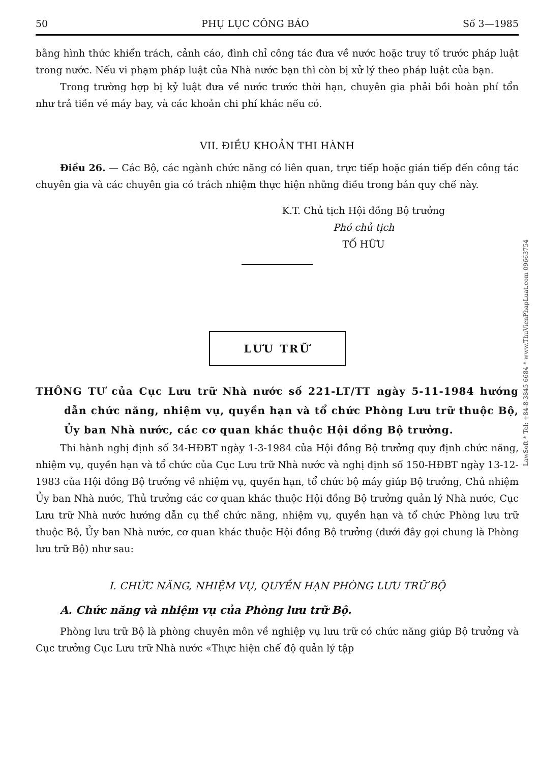50 PHỤ LỤC CÔNG BÁO Số 3—1985
bằng hình thức khiển trách, cảnh cáo, đình chỉ công tác đưa về nước hoặc truy tố trước pháp luật trong nước. Nếu vi phạm pháp luật của Nhà nước bạn thì còn bị xử lý theo pháp luật của bạn.
Trong trường hợp bị kỷ luật đưa về nước trước thời hạn, chuyên gia phải bồi hoàn phí tổn như trả tiền vé máy bay, và các khoản chi phí khác nếu có.
VII. ĐIỀU KHOẢN THI HÀNH
Điều 26. — Các Bộ, các ngành chức năng có liên quan, trực tiếp hoặc gián tiếp đến công tác chuyên gia và các chuyên gia có trách nhiệm thực hiện những điều trong bản quy chế này.
K.T. Chủ tịch Hội đồng Bộ trưởng
Phó chủ tịch
TỐ HỮU
LƯU TRỮ
THÔNG TƯ của Cục Lưu trữ Nhà nước số 221-LT/TT ngày 5-11-1984 hướng dẫn chức năng, nhiệm vụ, quyền hạn và tổ chức Phòng Lưu trữ thuộc Bộ, Ủy ban Nhà nước, các cơ quan khác thuộc Hội đồng Bộ trưởng.
Thi hành nghị định số 34-HĐBT ngày 1-3-1984 của Hội đồng Bộ trưởng quy định chức năng, nhiệm vụ, quyền hạn và tổ chức của Cục Lưu trữ Nhà nước và nghị định số 150-HĐBT ngày 13-12-1983 của Hội đồng Bộ trưởng về nhiệm vụ, quyền hạn, tổ chức bộ máy giúp Bộ trưởng, Chủ nhiệm Ủy ban Nhà nước, Thủ trưởng các cơ quan khác thuộc Hội đồng Bộ trưởng quản lý Nhà nước, Cục Lưu trữ Nhà nước hướng dẫn cụ thể chức năng, nhiệm vụ, quyền hạn và tổ chức Phòng lưu trữ thuộc Bộ, Ủy ban Nhà nước, cơ quan khác thuộc Hội đồng Bộ trưởng (dưới đây gọi chung là Phòng lưu trữ Bộ) như sau:
I. CHỨC NĂNG, NHIỆM VỤ, QUYỀN HẠN PHÒNG LƯU TRỮ BỘ
A. Chức năng và nhiệm vụ của Phòng lưu trữ Bộ.
Phòng lưu trữ Bộ là phòng chuyên môn về nghiệp vụ lưu trữ có chức năng giúp Bộ trưởng và Cục trưởng Cục Lưu trữ Nhà nước «Thực hiện chế độ quản lý tập
LawSoft * Tel: +84-8-3845 6684 * www.ThuVienPhapLuat.com 09663754